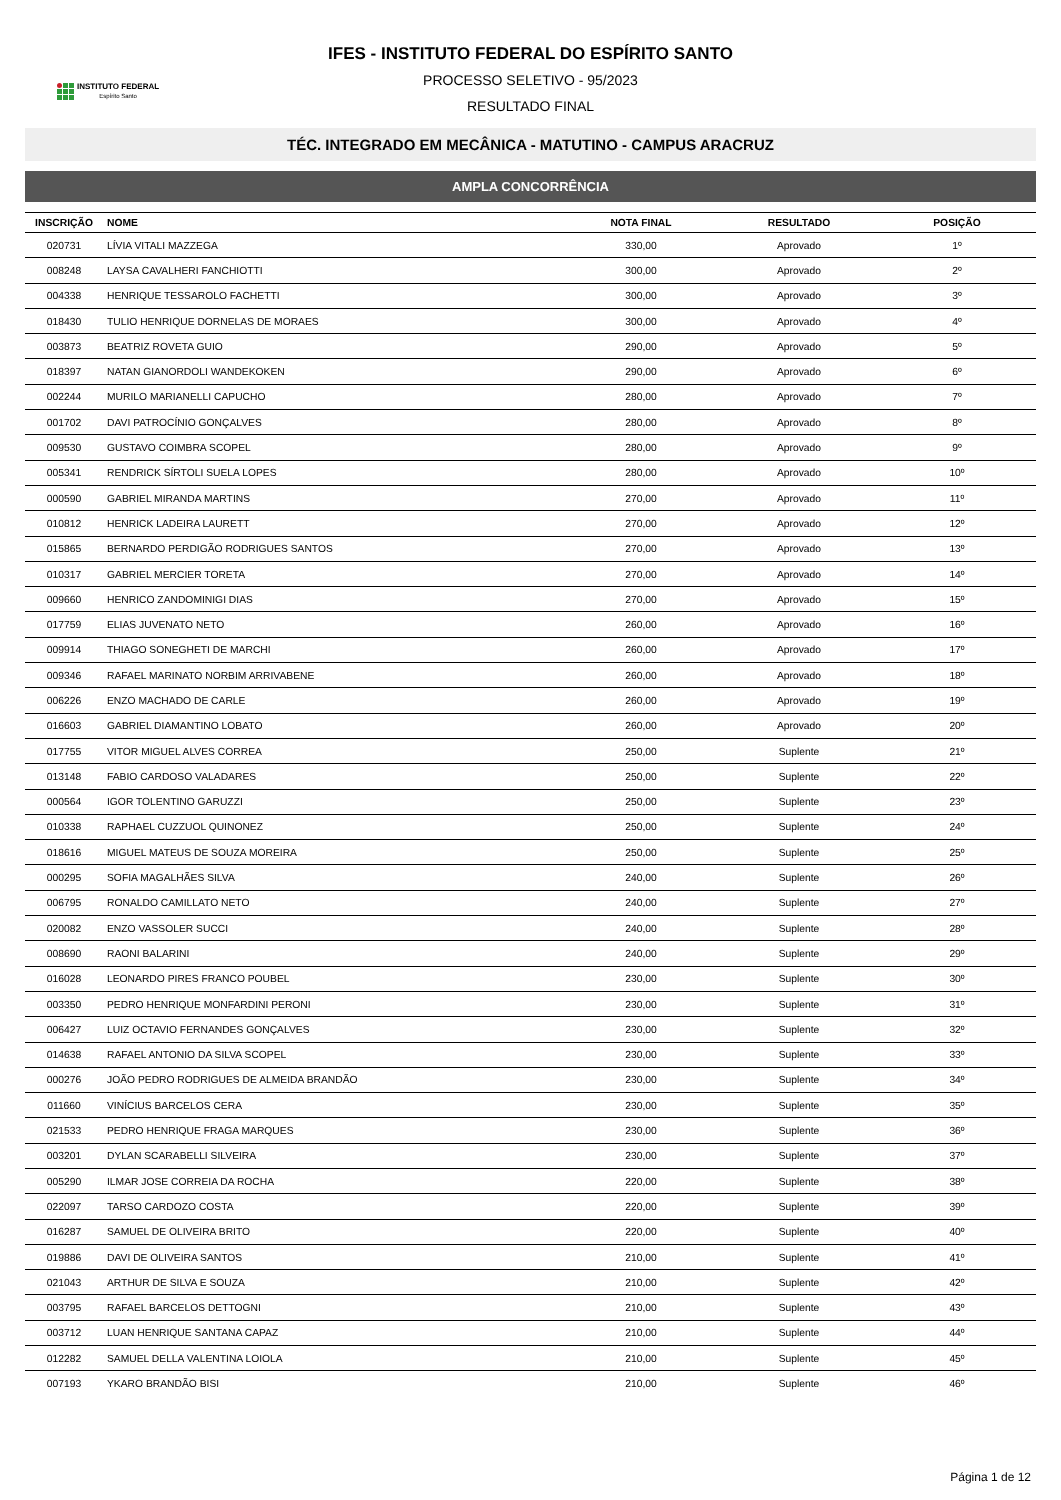INSTITUTO FEDERAL
Espírito Santo
IFES - INSTITUTO FEDERAL DO ESPÍRITO SANTO
PROCESSO SELETIVO - 95/2023
RESULTADO FINAL
TÉC. INTEGRADO EM MECÂNICA - MATUTINO - CAMPUS ARACRUZ
AMPLA CONCORRÊNCIA
| INSCRIÇÃO | NOME | NOTA FINAL | RESULTADO | POSIÇÃO |
| --- | --- | --- | --- | --- |
| 020731 | LÍVIA VITALI MAZZEGA | 330,00 | Aprovado | 1º |
| 008248 | LAYSA CAVALHERI FANCHIOTTI | 300,00 | Aprovado | 2º |
| 004338 | HENRIQUE TESSAROLO FACHETTI | 300,00 | Aprovado | 3º |
| 018430 | TULIO HENRIQUE DORNELAS DE MORAES | 300,00 | Aprovado | 4º |
| 003873 | BEATRIZ ROVETA GUIO | 290,00 | Aprovado | 5º |
| 018397 | NATAN GIANORDOLI WANDEKOKEN | 290,00 | Aprovado | 6º |
| 002244 | MURILO MARIANELLI CAPUCHO | 280,00 | Aprovado | 7º |
| 001702 | DAVI PATROCÍNIO GONÇALVES | 280,00 | Aprovado | 8º |
| 009530 | GUSTAVO COIMBRA SCOPEL | 280,00 | Aprovado | 9º |
| 005341 | RENDRICK SÍRTOLI SUELA LOPES | 280,00 | Aprovado | 10º |
| 000590 | GABRIEL MIRANDA MARTINS | 270,00 | Aprovado | 11º |
| 010812 | HENRICK LADEIRA LAURETT | 270,00 | Aprovado | 12º |
| 015865 | BERNARDO PERDIGÃO RODRIGUES SANTOS | 270,00 | Aprovado | 13º |
| 010317 | GABRIEL MERCIER TORETA | 270,00 | Aprovado | 14º |
| 009660 | HENRICO ZANDOMINIGI DIAS | 270,00 | Aprovado | 15º |
| 017759 | ELIAS JUVENATO NETO | 260,00 | Aprovado | 16º |
| 009914 | THIAGO SONEGHETI DE MARCHI | 260,00 | Aprovado | 17º |
| 009346 | RAFAEL MARINATO NORBIM ARRIVABENE | 260,00 | Aprovado | 18º |
| 006226 | ENZO MACHADO DE CARLE | 260,00 | Aprovado | 19º |
| 016603 | GABRIEL DIAMANTINO LOBATO | 260,00 | Aprovado | 20º |
| 017755 | VITOR MIGUEL ALVES CORREA | 250,00 | Suplente | 21º |
| 013148 | FABIO CARDOSO VALADARES | 250,00 | Suplente | 22º |
| 000564 | IGOR TOLENTINO GARUZZI | 250,00 | Suplente | 23º |
| 010338 | RAPHAEL CUZZUOL QUINONEZ | 250,00 | Suplente | 24º |
| 018616 | MIGUEL MATEUS DE SOUZA MOREIRA | 250,00 | Suplente | 25º |
| 000295 | SOFIA MAGALHÃES SILVA | 240,00 | Suplente | 26º |
| 006795 | RONALDO CAMILLATO NETO | 240,00 | Suplente | 27º |
| 020082 | ENZO VASSOLER SUCCI | 240,00 | Suplente | 28º |
| 008690 | RAONI BALARINI | 240,00 | Suplente | 29º |
| 016028 | LEONARDO PIRES FRANCO POUBEL | 230,00 | Suplente | 30º |
| 003350 | PEDRO HENRIQUE MONFARDINI PERONI | 230,00 | Suplente | 31º |
| 006427 | LUIZ OCTAVIO FERNANDES GONÇALVES | 230,00 | Suplente | 32º |
| 014638 | RAFAEL ANTONIO DA SILVA SCOPEL | 230,00 | Suplente | 33º |
| 000276 | JOÃO PEDRO RODRIGUES DE ALMEIDA BRANDÃO | 230,00 | Suplente | 34º |
| 011660 | VINÍCIUS BARCELOS CERA | 230,00 | Suplente | 35º |
| 021533 | PEDRO HENRIQUE FRAGA MARQUES | 230,00 | Suplente | 36º |
| 003201 | DYLAN SCARABELLI SILVEIRA | 230,00 | Suplente | 37º |
| 005290 | ILMAR JOSE CORREIA DA ROCHA | 220,00 | Suplente | 38º |
| 022097 | TARSO CARDOZO COSTA | 220,00 | Suplente | 39º |
| 016287 | SAMUEL DE OLIVEIRA BRITO | 220,00 | Suplente | 40º |
| 019886 | DAVI DE OLIVEIRA SANTOS | 210,00 | Suplente | 41º |
| 021043 | ARTHUR DE SILVA E SOUZA | 210,00 | Suplente | 42º |
| 003795 | RAFAEL BARCELOS DETTOGNI | 210,00 | Suplente | 43º |
| 003712 | LUAN HENRIQUE SANTANA CAPAZ | 210,00 | Suplente | 44º |
| 012282 | SAMUEL DELLA VALENTINA LOIOLA | 210,00 | Suplente | 45º |
| 007193 | YKARO BRANDÃO BISI | 210,00 | Suplente | 46º |
Página 1 de 12